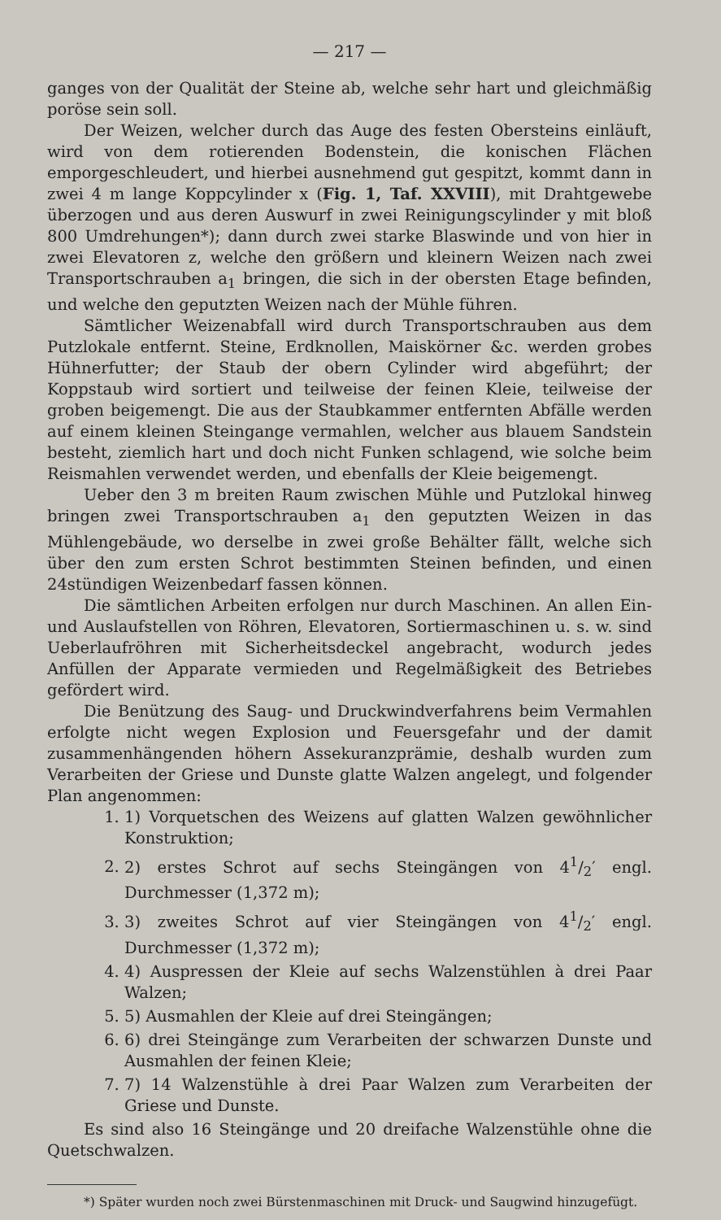— 217 —
ganges von der Qualität der Steine ab, welche sehr hart und gleichmäßig poröse sein soll.
Der Weizen, welcher durch das Auge des festen Obersteins einläuft, wird von dem rotierenden Bodenstein, die konischen Flächen emporgeschleudert, und hierbei ausnehmend gut gespitzt, kommt dann in zwei 4 m lange Koppcylinder x (Fig. 1, Taf. XXVIII), mit Drahtgewebe überzogen und aus deren Auswurf in zwei Reinigungscylinder y mit bloß 800 Umdrehungen*); dann durch zwei starke Blaswinde und von hier in zwei Elevatoren z, welche den größern und kleinern Weizen nach zwei Transportschrauben a<sub>1</sub> bringen, die sich in der obersten Etage befinden, und welche den geputzten Weizen nach der Mühle führen.
Sämtlicher Weizenabfall wird durch Transportschrauben aus dem Putzlokale entfernt. Steine, Erdknollen, Maiskörner &c. werden grobes Hühnerfutter; der Staub der obern Cylinder wird abgeführt; der Koppstaub wird sortiert und teilweise der feinen Kleie, teilweise der groben beigemengt. Die aus der Staubkammer entfernten Abfälle werden auf einem kleinen Steingange vermahlen, welcher aus blauem Sandstein besteht, ziemlich hart und doch nicht Funken schlagend, wie solche beim Reismahlen verwendet werden, und ebenfalls der Kleie beigemengt.
Ueber den 3 m breiten Raum zwischen Mühle und Putzlokal hinweg bringen zwei Transportschrauben a<sub>1</sub> den geputzten Weizen in das Mühlengebäude, wo derselbe in zwei große Behälter fällt, welche sich über den zum ersten Schrot bestimmten Steinen befinden, und einen 24stündigen Weizenbedarf fassen können.
Die sämtlichen Arbeiten erfolgen nur durch Maschinen. An allen Ein- und Auslaufstellen von Röhren, Elevatoren, Sortiermaschinen u. s. w. sind Ueberlaufröhren mit Sicherheitsdeckel angebracht, wodurch jedes Anfüllen der Apparate vermieden und Regelmäßigkeit des Betriebes gefördert wird.
Die Benützung des Saug- und Druckwindverfahrens beim Vermahlen erfolgte nicht wegen Explosion und Feuersgefahr und der damit zusammenhängenden höhern Assekuranzprämie, deshalb wurden zum Verarbeiten der Griese und Dunste glatte Walzen angelegt, und folgender Plan angenommen:
1. 1) Vorquetschen des Weizens auf glatten Walzen gewöhnlicher Konstruktion;
2. 2) erstes Schrot auf sechs Steingängen von 41/2′ engl. Durchmesser (1,372 m);
3. 3) zweites Schrot auf vier Steingängen von 41/2′ engl. Durchmesser (1,372 m);
4. 4) Auspressen der Kleie auf sechs Walzenstühlen à drei Paar Walzen;
5. 5) Ausmahlen der Kleie auf drei Steingängen;
6. 6) drei Steingänge zum Verarbeiten der schwarzen Dunste und Ausmahlen der feinen Kleie;
7. 7) 14 Walzenstühle à drei Paar Walzen zum Verarbeiten der Griese und Dunste.
Es sind also 16 Steingänge und 20 dreifache Walzenstühle ohne die Quetschwalzen.
*) Später wurden noch zwei Bürstenmaschinen mit Druck- und Saugwind hinzugefügt.